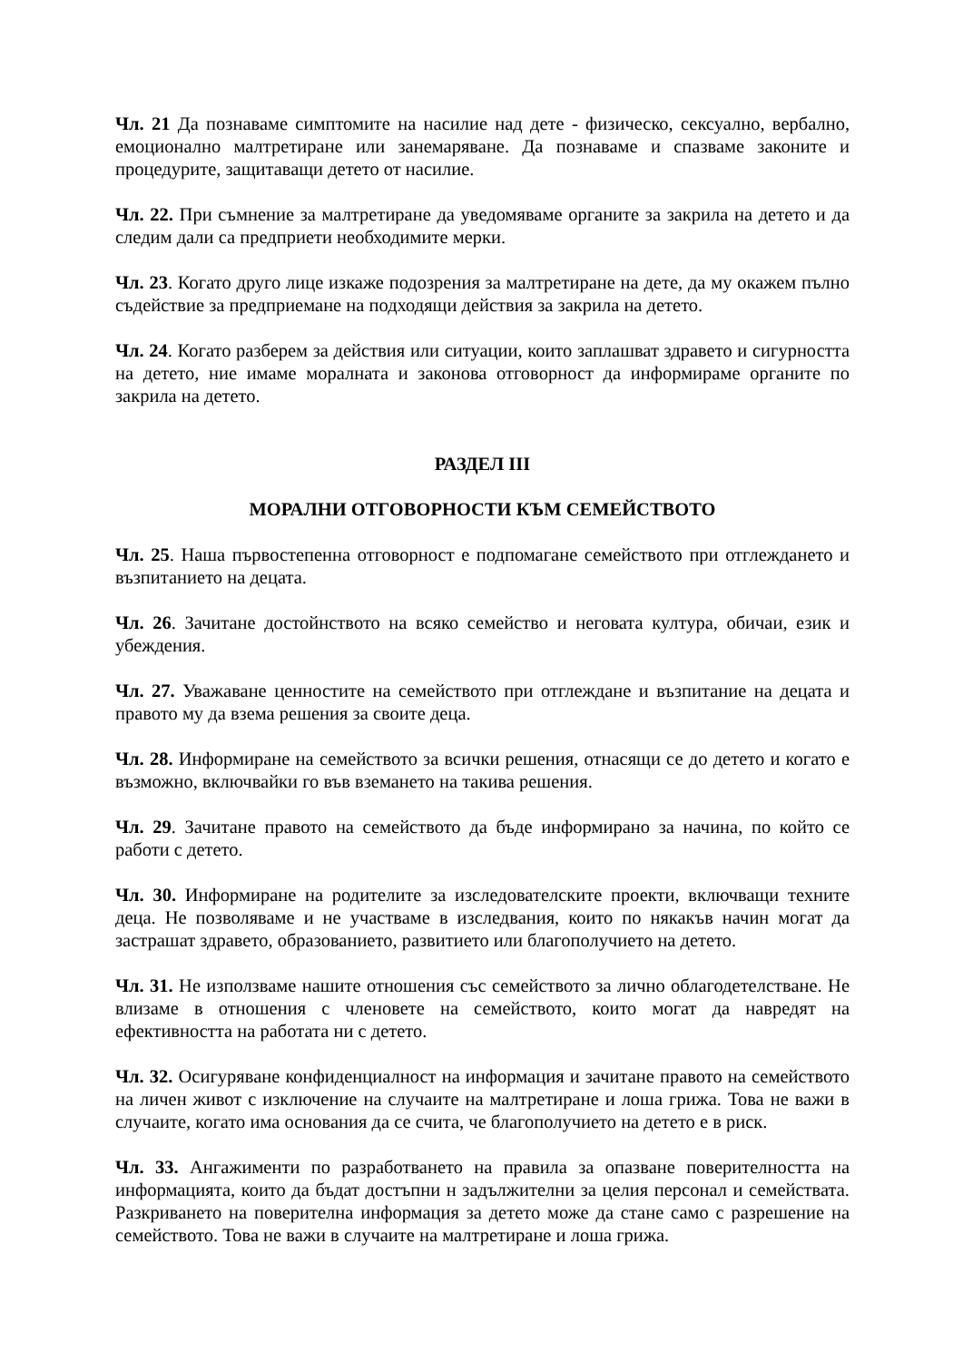Чл. 21 Да познаваме симптомите на насилие над дете - физическо, сексуално, вербално, емоционално малтретиране или занемаряване. Да познаваме и спазваме законите и процедурите, защитаващи детето от насилие.
Чл. 22. При съмнение за малтретиране да уведомяваме органите за закрила на детето и да следим дали са предприети необходимите мерки.
Чл. 23. Когато друго лице изкаже подозрения за малтретиране на дете, да му окажем пълно съдействие за предприемане на подходящи действия за закрила на детето.
Чл. 24. Когато разберем за действия или ситуации, които заплашват здравето и сигурността на детето, ние имаме моралната и законова отговорност да информираме органите по закрила на детето.
РАЗДЕЛ III
МОРАЛНИ ОТГОВОРНОСТИ КЪМ СЕМЕЙСТВОТО
Чл. 25. Наша първостепенна отговорност е подпомагане семейството при отглеждането и възпитанието на децата.
Чл. 26. Зачитане достойнството на всяко семейство и неговата култура, обичаи, език и убеждения.
Чл. 27. Уважаване ценностите на семейството при отглеждане и възпитание на децата и правото му да взема решения за своите деца.
Чл. 28. Информиране на семейството за всички решения, отнасящи се до детето и когато е възможно, включвайки го във вземането на такива решения.
Чл. 29. Зачитане правото на семейството да бъде информирано за начина, по който се работи с детето.
Чл. 30. Информиране на родителите за изследователските проекти, включващи техните деца. Не позволяваме и не участваме в изследвания, които по някакъв начин могат да застрашат здравето, образованието, развитието или благополучието на детето.
Чл. 31. Не използваме нашите отношения със семейството за лично облагодетелстване. Не влизаме в отношения с членовете на семейството, които могат да навредят на ефективността на работата ни с детето.
Чл. 32. Осигуряване конфиденциалност на информация и зачитане правото на семейството на личен живот с изключение на случаите на малтретиране и лоша грижа. Това не важи в случаите, когато има основания да се счита, че благополучието на детето е в риск.
Чл. 33. Ангажименти по разработването на правила за опазване поверителността на информацията, които да бъдат достъпни н задължителни за целия персонал и семействата. Разкриването на поверителна информация за детето може да стане само с разрешение на семейството. Това не важи в случаите на малтретиране и лоша грижа.